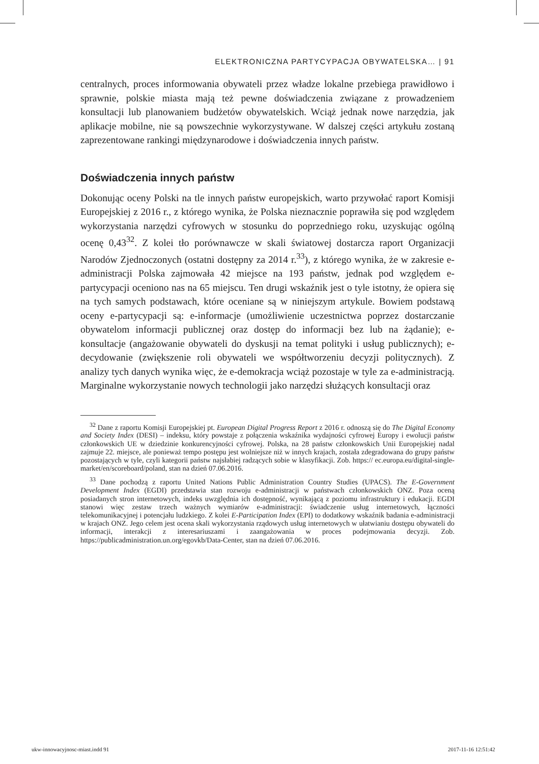ELEKTRONICZNA PARTYCYPACJA OBYWATELSKA… | 91
centralnych, proces informowania obywateli przez władze lokalne przebiega prawidłowo i sprawnie, polskie miasta mają też pewne doświadczenia związane z prowadzeniem konsultacji lub planowaniem budżetów obywatelskich. Wciąż jednak nowe narzędzia, jak aplikacje mobilne, nie są powszechnie wykorzysty­wane. W dalszej części artykułu zostaną zaprezentowane rankingi międzynaro­dowe i doświadczenia innych państw.
Doświadczenia innych państw
Dokonując oceny Polski na tle innych państw europejskich, warto przywołać raport Komisji Europejskiej z 2016 r., z którego wynika, że Polska nieznacznie poprawiła się pod względem wykorzystania narzędzi cyfrowych w stosunku do poprzedniego roku, uzyskując ogólną ocenę 0,43<sup>32</sup>. Z kolei tło porównawcze w skali światowej dostarcza raport Organizacji Narodów Zjednoczonych (ostat­ni dostępny za 2014 r.<sup>33</sup>), z którego wynika, że w zakresie e-administracji Polska zajmowała 42 miejsce na 193 państw, jednak pod względem e-partycypacji oceniono nas na 65 miejscu. Ten drugi wskaźnik jest o tyle istotny, że opiera się na tych samych podstawach, które oceniane są w niniejszym artykule. Bowiem podstawą oceny e-partycypacji są: e-informacje (umożliwienie uczestnictwa poprzez dostarczanie obywatelom informacji publicznej oraz dostęp do infor­macji bez lub na żądanie); e-konsultacje (angażowanie obywateli do dyskusji na temat polityki i usług publicznych); e-decydowanie (zwiększenie roli oby­wateli we współtworzeniu decyzji politycznych). Z analizy tych danych wynika więc, że e-demokracja wciąż pozostaje w tyle za e-administracją. Marginalne wykorzystanie nowych technologii jako narzędzi służących konsultacji oraz
<sup>32</sup> Dane z raportu Komisji Europejskiej pt. European Digital Progress Report z 2016 r. odnoszą się do The Digital Economy and Society Index (DESI) – indeksu, który powstaje z połączenia wskaźnika wydajności cyfrowej Europy i ewolucji państw członkowskich UE w dziedzinie konkurencyjności cyfrowej. Polska, na 28 państw członkowskich Unii Europejskiej nadal zajmuje 22. miejsce, ale po­nieważ tempo postępu jest wolniejsze niż w innych krajach, została zdegradowana do grupy państw pozostających w tyle, czyli kategorii państw najsłabiej radzących sobie w klasyfikacji. Zob. https:// ec.europa.eu/digital-single-market/en/scoreboard/poland, stan na dzień 07.06.2016.
<sup>33</sup> Dane pochodzą z raportu United Nations Public Administration Country Studies (UPACS). The E-Government Development Index (EGDI) przedstawia stan rozwoju e-administracji w pań­stwach członkowskich ONZ. Poza oceną posiadanych stron internetowych, indeks uwzględnia ich dostępność, wynikającą z poziomu infrastruktury i edukacji. EGDI stanowi więc zestaw trzech waż­nych wymiarów e-administracji: świadczenie usług internetowych, łączności telekomunikacyjnej i potencjału ludzkiego. Z kolei E-Participation Index (EPI) to dodatkowy wskaźnik badania e-admi­nistracji w krajach ONZ. Jego celem jest ocena skali wykorzystania rządowych usług internetowych w ułatwianiu dostępu obywateli do informacji, interakcji z interesariuszami i zaangażowania w pro­ces podejmowania decyzji. Zob. https://publicadministration.un.org/egovkb/Data-Center, stan na dzień 07.06.2016.
ukw-innowacyjnosc-miast.indd 91
2017-11-16 12:51:42